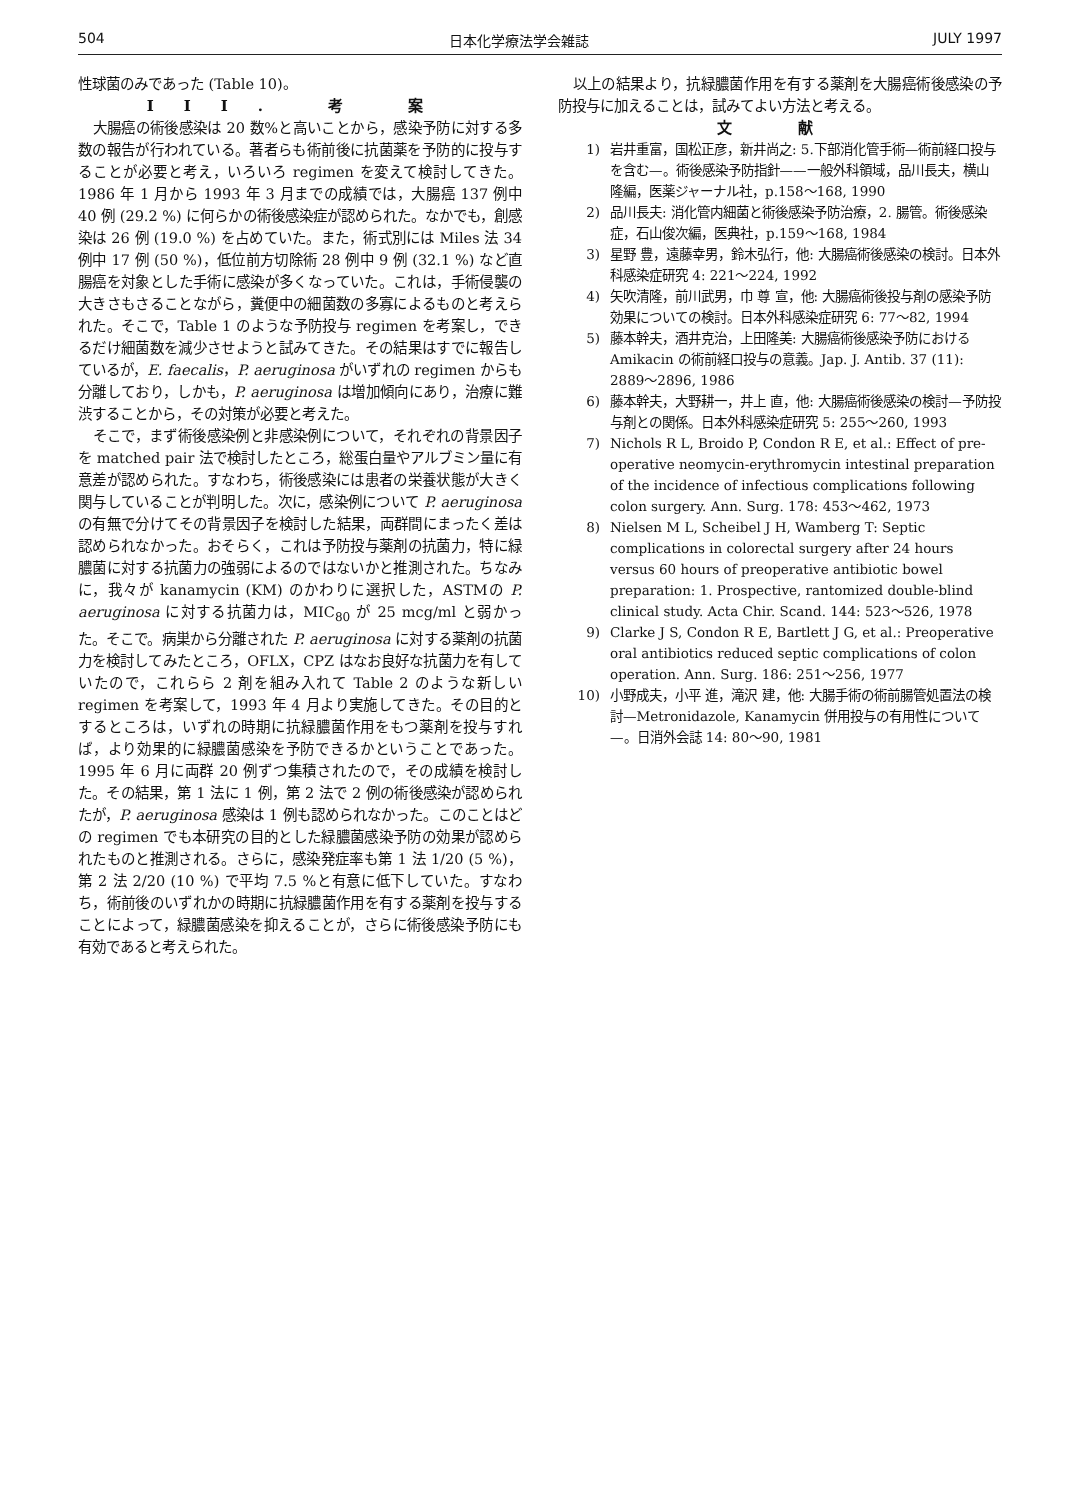504 日本化学療法学会雑誌 JULY 1997
性球菌のみであった (Table 10)。
III. 考 案
大腸癌の術後感染は 20 数%と高いことから，感染予防に対する多数の報告が行われている。著者らも術前後に抗菌薬を予防的に投与することが必要と考え，いろいろ regimen を変えて検討してきた。1986 年 1 月から 1993 年 3 月までの成績では，大腸癌 137 例中 40 例 (29.2 %) に何らかの術後感染症が認められた。なかでも，創感染は 26 例 (19.0 %) を占めていた。また，術式別には Miles 法 34 例中 17 例 (50 %)，低位前方切除術 28 例中 9 例 (32.1 %) など直腸癌を対象とした手術に感染が多くなっていた。これは，手術侵襲の大きさもさることながら，糞便中の細菌数の多寡によるものと考えられた。そこで，Table 1 のような予防投与 regimen を考案し，できるだけ細菌数を減少させようと試みてきた。その結果はすでに報告しているが，E. faecalis，P. aeruginosa がいずれの regimen からも分離しており，しかも，P. aeruginosa は増加傾向にあり，治療に難渋することから，その対策が必要と考えた。
そこで，まず術後感染例と非感染例について，それぞれの背景因子を matched pair 法で検討したところ，総蛋白量やアルブミン量に有意差が認められた。すなわち，術後感染には患者の栄養状態が大きく関与していることが判明した。次に，感染例について P. aeruginosa の有無で分けてその背景因子を検討した結果，両群間にまったく差は認められなかった。おそらく，これは予防投与薬剤の抗菌力，特に緑膿菌に対する抗菌力の強弱によるのではないかと推測された。ちなみに，我々が kanamycin (KM) のかわりに選択した，ASTMの P. aeruginosa に対する抗菌力は，MIC<sub>80</sub> が 25 mcg/ml と弱かった。そこで。病巣から分離された P. aeruginosa に対する薬剤の抗菌力を検討してみたところ，OFLX，CPZ はなお良好な抗菌力を有していたので，これらら 2 剤を組み入れて Table 2 のような新しい regimen を考案して，1993 年 4 月より実施してきた。その目的とするところは，いずれの時期に抗緑膿菌作用をもつ薬剤を投与すれば，より効果的に緑膿菌感染を予防できるかということであった。1995 年 6 月に両群 20 例ずつ集積されたので，その成績を検討した。その結果，第 1 法に 1 例，第 2 法で 2 例の術後感染が認められたが，P. aeruginosa 感染は 1 例も認められなかった。このことはどの regimen でも本研究の目的とした緑膿菌感染予防の効果が認められたものと推測される。さらに，感染発症率も第 1 法 1/20 (5 %)，第 2 法 2/20 (10 %) で平均 7.5 %と有意に低下していた。すなわち，術前後のいずれかの時期に抗緑膿菌作用を有する薬剤を投与することによって，緑膿菌感染を抑えることが，さらに術後感染予防にも有効であると考えられた。
以上の結果より，抗緑膿菌作用を有する薬剤を大腸癌術後感染の予防投与に加えることは，試みてよい方法と考える。
文 献
1) 岩井重富，国松正彦，新井尚之: 5.下部消化管手術—術前経口投与を含む—。術後感染予防指針——一般外科領域，品川長夫，横山 隆編，医薬ジャーナル社，p.158〜168, 1990
2) 品川長夫: 消化管内細菌と術後感染予防治療，2. 腸管。術後感染症，石山俊次編，医典社，p.159〜168, 1984
3) 星野 豊，遠藤幸男，鈴木弘行，他: 大腸癌術後感染の検討。日本外科感染症研究 4: 221〜224, 1992
4) 矢吹清隆，前川武男，巾 尊 宣，他: 大腸癌術後投与剤の感染予防効果についての検討。日本外科感染症研究 6: 77〜82, 1994
5) 藤本幹夫，酒井克治，上田隆美: 大腸癌術後感染予防における Amikacin の術前経口投与の意義。Jap. J. Antib. 37 (11): 2889〜2896, 1986
6) 藤本幹夫，大野耕一，井上 直，他: 大腸癌術後感染の検討—予防投与剤との関係。日本外科感染症研究 5: 255〜260, 1993
7) Nichols R L, Broido P, Condon R E, et al.: Effect of pre-operative neomycin-erythromycin intestinal preparation of the incidence of infectious complications following colon surgery. Ann. Surg. 178: 453〜462, 1973
8) Nielsen M L, Scheibel J H, Wamberg T: Septic complications in colorectal surgery after 24 hours versus 60 hours of preoperative antibiotic bowel preparation: 1. Prospective, rantomized double-blind clinical study. Acta Chir. Scand. 144: 523〜526, 1978
9) Clarke J S, Condon R E, Bartlett J G, et al.: Preoperative oral antibiotics reduced septic complications of colon operation. Ann. Surg. 186: 251〜256, 1977
10) 小野成夫，小平 進，滝沢 建，他: 大腸手術の術前腸管処置法の検討—Metronidazole, Kanamycin 併用投与の有用性について—。日消外会誌 14: 80〜90, 1981